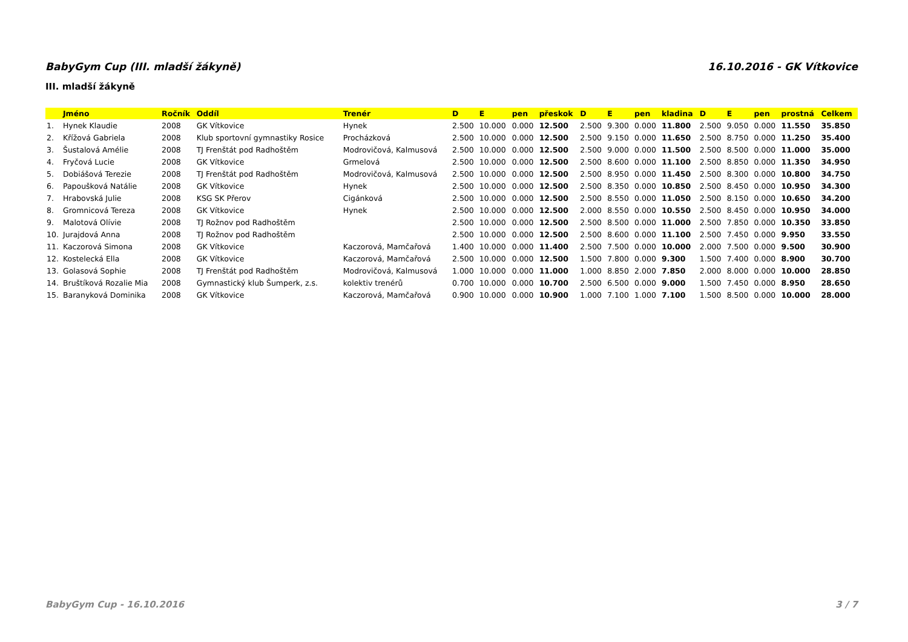BabyGym Cup (III. mladší žákyně) 16.10.2016 - GK Vítkovice
III. mladší žákyně
| | Jméno | Ročník | Oddíl | Trenér | D | E | pen | přeskok | D | E | pen | kladina | D | E | pen | prostná | Celkem |
| --- | --- | --- | --- | --- | --- | --- | --- | --- | --- | --- | --- | --- | --- | --- | --- | --- | --- |
| 1. | Hynek Klaudie | 2008 | GK Vítkovice | Hynek | 2.500 | 10.000 | 0.000 | 12.500 | 2.500 | 9.300 | 0.000 | 11.800 | 2.500 | 9.050 | 0.000 | 11.550 | 35.850 |
| 2. | Křížová Gabriela | 2008 | Klub sportovní gymnastiky Rosice | Procházková | 2.500 | 10.000 | 0.000 | 12.500 | 2.500 | 9.150 | 0.000 | 11.650 | 2.500 | 8.750 | 0.000 | 11.250 | 35.400 |
| 3. | Šustalová Amélie | 2008 | TJ Frenštát pod Radhoštěm | Modrovičová, Kalmusová | 2.500 | 10.000 | 0.000 | 12.500 | 2.500 | 9.000 | 0.000 | 11.500 | 2.500 | 8.500 | 0.000 | 11.000 | 35.000 |
| 4. | Fryčová Lucie | 2008 | GK Vítkovice | Grmelová | 2.500 | 10.000 | 0.000 | 12.500 | 2.500 | 8.600 | 0.000 | 11.100 | 2.500 | 8.850 | 0.000 | 11.350 | 34.950 |
| 5. | Dobiášová Terezie | 2008 | TJ Frenštát pod Radhoštěm | Modrovičová, Kalmusová | 2.500 | 10.000 | 0.000 | 12.500 | 2.500 | 8.950 | 0.000 | 11.450 | 2.500 | 8.300 | 0.000 | 10.800 | 34.750 |
| 6. | Papoušková Natálie | 2008 | GK Vítkovice | Hynek | 2.500 | 10.000 | 0.000 | 12.500 | 2.500 | 8.350 | 0.000 | 10.850 | 2.500 | 8.450 | 0.000 | 10.950 | 34.300 |
| 7. | Hrabovská Julie | 2008 | KSG SK Přerov | Cigánková | 2.500 | 10.000 | 0.000 | 12.500 | 2.500 | 8.550 | 0.000 | 11.050 | 2.500 | 8.150 | 0.000 | 10.650 | 34.200 |
| 8. | Gromnicová Tereza | 2008 | GK Vítkovice | Hynek | 2.500 | 10.000 | 0.000 | 12.500 | 2.000 | 8.550 | 0.000 | 10.550 | 2.500 | 8.450 | 0.000 | 10.950 | 34.000 |
| 9. | Malotová Olívie | 2008 | TJ Rožnov pod Radhoštěm | | 2.500 | 10.000 | 0.000 | 12.500 | 2.500 | 8.500 | 0.000 | 11.000 | 2.500 | 7.850 | 0.000 | 10.350 | 33.850 |
| 10. | Jurajdová Anna | 2008 | TJ Rožnov pod Radhoštěm | | 2.500 | 10.000 | 0.000 | 12.500 | 2.500 | 8.600 | 0.000 | 11.100 | 2.500 | 7.450 | 0.000 | 9.950 | 33.550 |
| 11. | Kaczorová Simona | 2008 | GK Vítkovice | Kaczorová, Mamčařová | 1.400 | 10.000 | 0.000 | 11.400 | 2.500 | 7.500 | 0.000 | 10.000 | 2.000 | 7.500 | 0.000 | 9.500 | 30.900 |
| 12. | Kostelecká Ella | 2008 | GK Vítkovice | Kaczorová, Mamčařová | 2.500 | 10.000 | 0.000 | 12.500 | 1.500 | 7.800 | 0.000 | 9.300 | 1.500 | 7.400 | 0.000 | 8.900 | 30.700 |
| 13. | Golasová Sophie | 2008 | TJ Frenštát pod Radhoštěm | Modrovičová, Kalmusová | 1.000 | 10.000 | 0.000 | 11.000 | 1.000 | 8.850 | 2.000 | 7.850 | 2.000 | 8.000 | 0.000 | 10.000 | 28.850 |
| 14. | Bruštíková Rozalie Mia | 2008 | Gymnastický klub Šumperk, z.s. | kolektiv trenérů | 0.700 | 10.000 | 0.000 | 10.700 | 2.500 | 6.500 | 0.000 | 9.000 | 1.500 | 7.450 | 0.000 | 8.950 | 28.650 |
| 15. | Baranyková Dominika | 2008 | GK Vítkovice | Kaczorová, Mamčařová | 0.900 | 10.000 | 0.000 | 10.900 | 1.000 | 7.100 | 1.000 | 7.100 | 1.500 | 8.500 | 0.000 | 10.000 | 28.000 |
BabyGym Cup - 16.10.2016 3 / 7